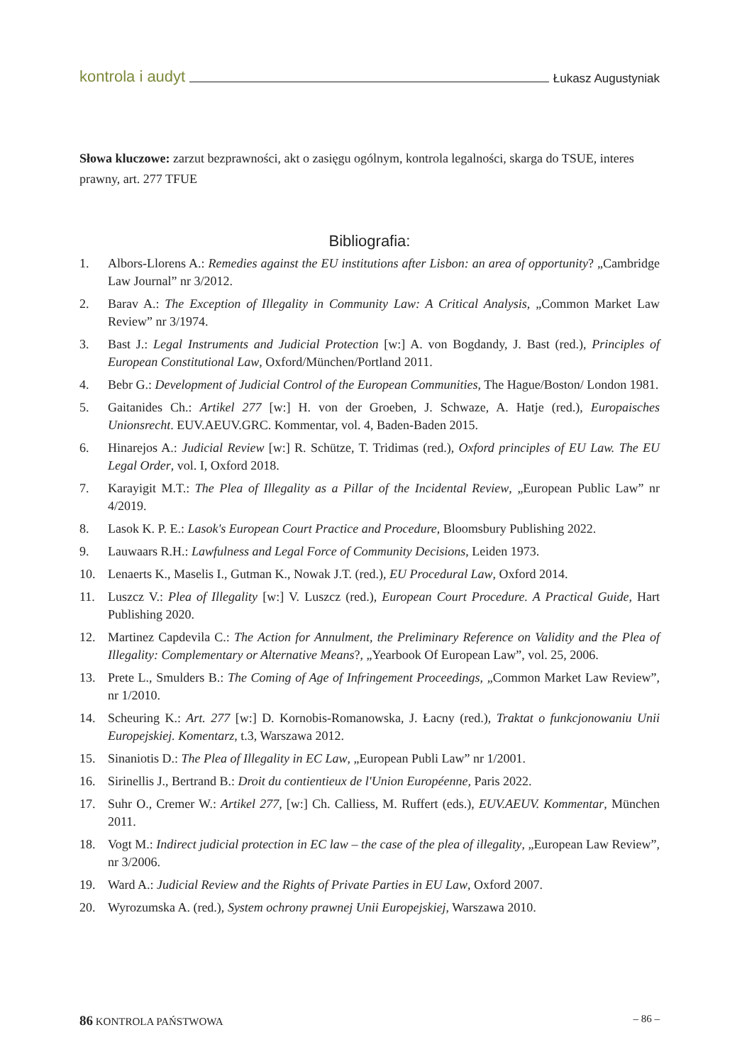kontrola i audyt Łukasz Augustyniak
Słowa kluczowe: zarzut bezprawności, akt o zasięgu ogólnym, kontrola legalności, skarga do TSUE, interes prawny, art. 277 TFUE
Bibliografia:
1. Albors-Llorens A.: Remedies against the EU institutions after Lisbon: an area of opportunity? „Cambridge Law Journal” nr 3/2012.
2. Barav A.: The Exception of Illegality in Community Law: A Critical Analysis, „Common Market Law Review” nr 3/1974.
3. Bast J.: Legal Instruments and Judicial Protection [w:] A. von Bogdandy, J. Bast (red.), Principles of European Constitutional Law, Oxford/München/Portland 2011.
4. Bebr G.: Development of Judicial Control of the European Communities, The Hague/Boston/ London 1981.
5. Gaitanides Ch.: Artikel 277 [w:] H. von der Groeben, J. Schwaze, A. Hatje (red.), Europaisches Unionsrecht. EUV.AEUV.GRC. Kommentar, vol. 4, Baden-Baden 2015.
6. Hinarejos A.: Judicial Review [w:] R. Schütze, T. Tridimas (red.), Oxford principles of EU Law. The EU Legal Order, vol. I, Oxford 2018.
7. Karayigit M.T.: The Plea of Illegality as a Pillar of the Incidental Review, „European Public Law” nr 4/2019.
8. Lasok K. P. E.: Lasok's European Court Practice and Procedure, Bloomsbury Publishing 2022.
9. Lauwaars R.H.: Lawfulness and Legal Force of Community Decisions, Leiden 1973.
10. Lenaerts K., Maselis I., Gutman K., Nowak J.T. (red.), EU Procedural Law, Oxford 2014.
11. Luszcz V.: Plea of Illegality [w:] V. Luszcz (red.), European Court Procedure. A Practical Guide, Hart Publishing 2020.
12. Martinez Capdevila C.: The Action for Annulment, the Preliminary Reference on Validity and the Plea of Illegality: Complementary or Alternative Means?, „Yearbook Of European Law”, vol. 25, 2006.
13. Prete L., Smulders B.: The Coming of Age of Infringement Proceedings, „Common Market Law Review”, nr 1/2010.
14. Scheuring K.: Art. 277 [w:] D. Kornobis-Romanowska, J. Łacny (red.), Traktat o funkcjonowaniu Unii Europejskiej. Komentarz, t.3, Warszawa 2012.
15. Sinaniotis D.: The Plea of Illegality in EC Law, „European Publi Law” nr 1/2001.
16. Sirinellis J., Bertrand B.: Droit du contientieux de l'Union Européenne, Paris 2022.
17. Suhr O., Cremer W.: Artikel 277, [w:] Ch. Calliess, M. Ruffert (eds.), EUV.AEUV. Kommentar, München 2011.
18. Vogt M.: Indirect judicial protection in EC law – the case of the plea of illegality, „European Law Review”, nr 3/2006.
19. Ward A.: Judicial Review and the Rights of Private Parties in EU Law, Oxford 2007.
20. Wyrozumska A. (red.), System ochrony prawnej Unii Europejskiej, Warszawa 2010.
86 KONTROLA PAŃSTWOWA – 86 –